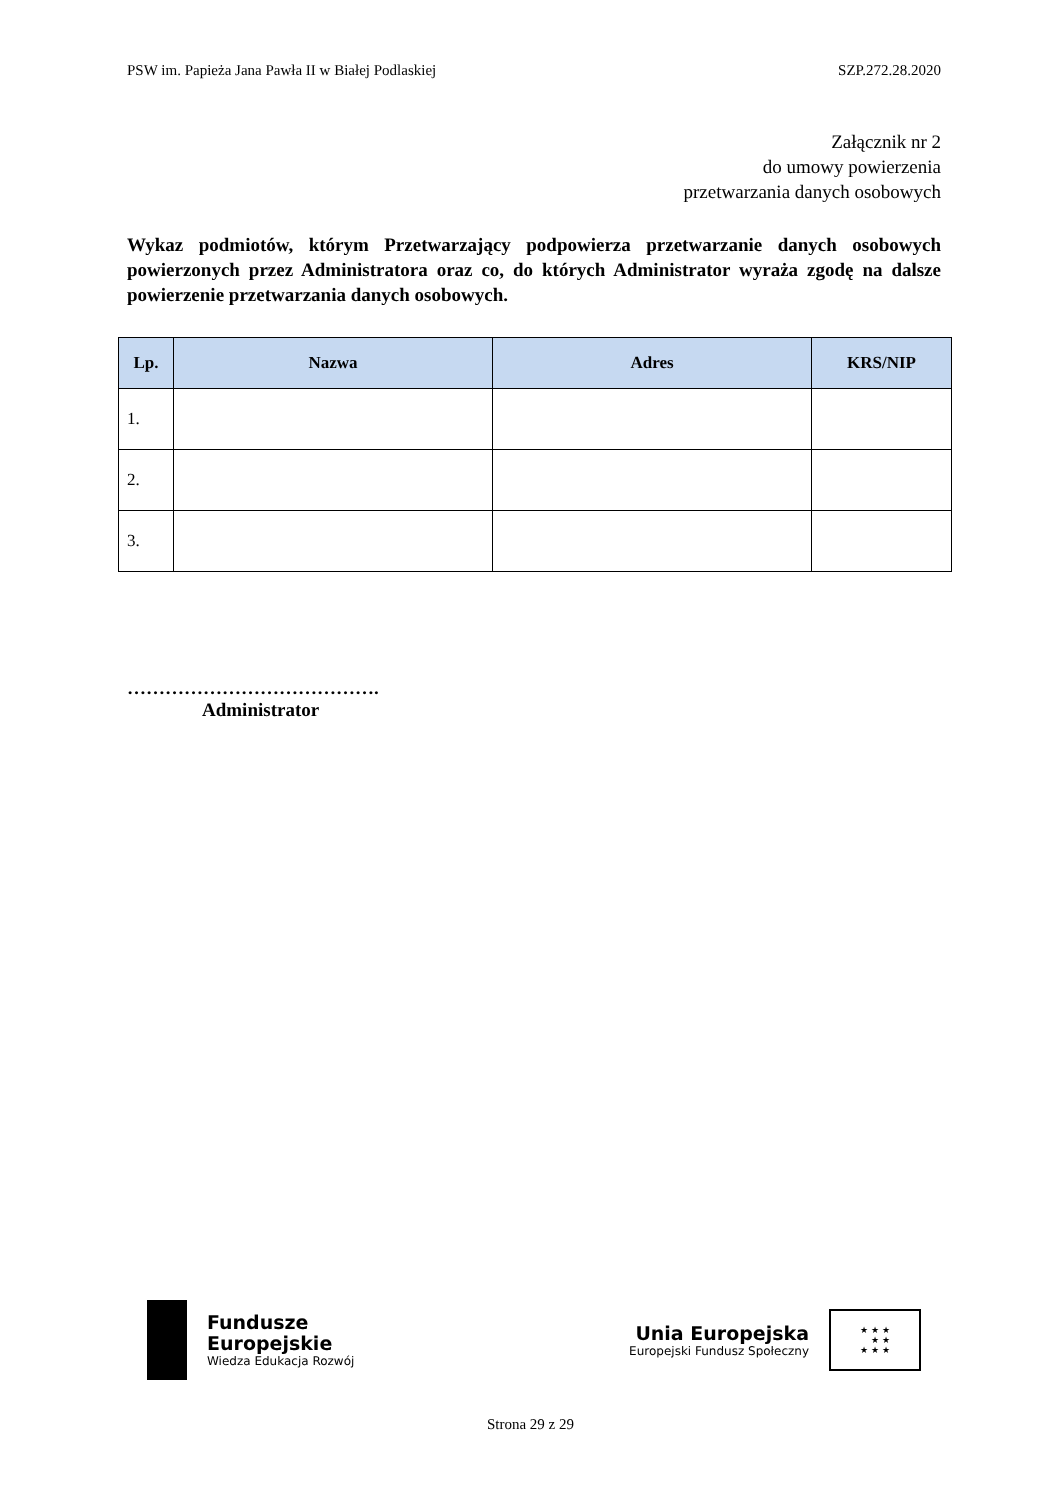PSW im. Papieża Jana Pawła II w Białej Podlaskiej SZP.272.28.2020
Załącznik nr 2
do umowy powierzenia
przetwarzania danych osobowych
Wykaz podmiotów, którym Przetwarzający podpowierza przetwarzanie danych osobowych powierzonych przez Administratora oraz co, do których Administrator wyraża zgodę na dalsze powierzenie przetwarzania danych osobowych.
| Lp. | Nazwa | Adres | KRS/NIP |
| --- | --- | --- | --- |
| 1. | | | |
| 2. | | | |
| 3. | | | |
………………………………….
Administrator
Fundusze
Europejskie
Wiedza Edukacja Rozwój
Unia Europejska
Europejski Fundusz Społeczny
★ ★ ★
★ ★
★ ★ ★
Strona 29 z 29